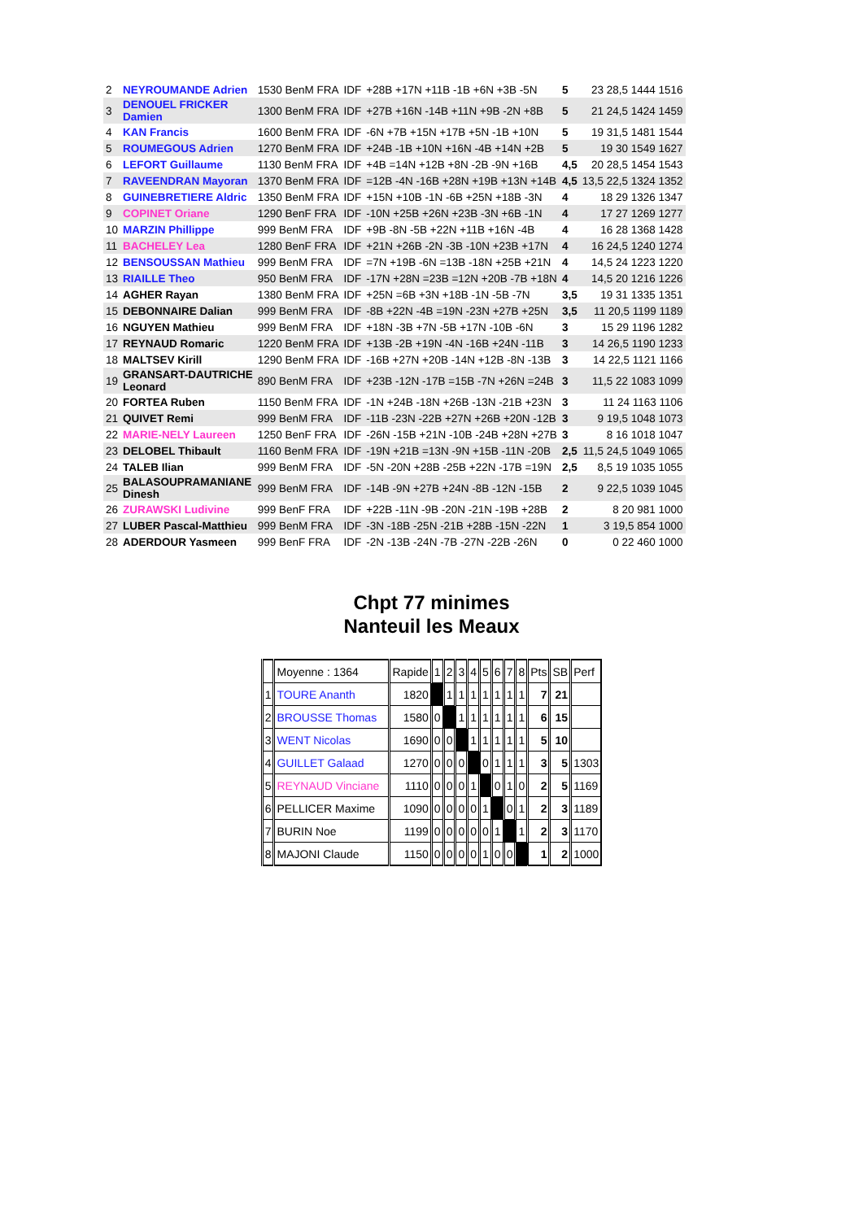| 2 | NEYROUMANDE Adrien | 1530 BenM FRA | IDF | +28B +17N +11B -1B +6N +3B -5N | 5 | 23 28,5 1444 1516 |
| 3 | DENOUEL FRICKER Damien | 1300 BenM FRA | IDF | +27B +16N -14B +11N +9B -2N +8B | 5 | 21 24,5 1424 1459 |
| 4 | KAN Francis | 1600 BenM FRA | IDF | -6N +7B +15N +17B +5N -1B +10N | 5 | 19 31,5 1481 1544 |
| 5 | ROUMEGOUS Adrien | 1270 BenM FRA | IDF | +24B -1B +10N +16N -4B +14N +2B | 5 | 19 30 1549 1627 |
| 6 | LEFORT Guillaume | 1130 BenM FRA | IDF | +4B =14N +12B +8N -2B -9N +16B | 4,5 | 20 28,5 1454 1543 |
| 7 | RAVEENDRAN Mayoran | 1370 BenM FRA | IDF | =12B -4N -16B +28N +19B +13N +14B | 4,5 | 13,5 22,5 1324 1352 |
| 8 | GUINEBRETIERE Aldric | 1350 BenM FRA | IDF | +15N +10B -1N -6B +25N +18B -3N | 4 | 18 29 1326 1347 |
| 9 | COPINET Oriane | 1290 BenF FRA | IDF | -10N +25B +26N +23B -3N +6B -1N | 4 | 17 27 1269 1277 |
| 10 | MARZIN Phillippe | 999 BenM FRA | IDF | +9B -8N -5B +22N +11B +16N -4B | 4 | 16 28 1368 1428 |
| 11 | BACHELEY Lea | 1280 BenF FRA | IDF | +21N +26B -2N -3B -10N +23B +17N | 4 | 16 24,5 1240 1274 |
| 12 | BENSOUSSAN Mathieu | 999 BenM FRA | IDF | =7N +19B -6N =13B -18N +25B +21N | 4 | 14,5 24 1223 1220 |
| 13 | RIAILLE Theo | 950 BenM FRA | IDF | -17N +28N =23B =12N +20B -7B +18N | 4 | 14,5 20 1216 1226 |
| 14 | AGHER Rayan | 1380 BenM FRA | IDF | +25N =6B +3N +18B -1N -5B -7N | 3,5 | 19 31 1335 1351 |
| 15 | DEBONNAIRE Dalian | 999 BenM FRA | IDF | -8B +22N -4B =19N -23N +27B +25N | 3,5 | 11 20,5 1199 1189 |
| 16 | NGUYEN Mathieu | 999 BenM FRA | IDF | +18N -3B +7N -5B +17N -10B -6N | 3 | 15 29 1196 1282 |
| 17 | REYNAUD Romaric | 1220 BenM FRA | IDF | +13B -2B +19N -4N -16B +24N -11B | 3 | 14 26,5 1190 1233 |
| 18 | MALTSEV Kirill | 1290 BenM FRA | IDF | -16B +27N +20B -14N +12B -8N -13B | 3 | 14 22,5 1121 1166 |
| 19 | GRANSART-DAUTRICHE Leonard | 890 BenM FRA | IDF | +23B -12N -17B =15B -7N +26N =24B | 3 | 11,5 22 1083 1099 |
| 20 | FORTEA Ruben | 1150 BenM FRA | IDF | -1N +24B -18N +26B -13N -21B +23N | 3 | 11 24 1163 1106 |
| 21 | QUIVET Remi | 999 BenM FRA | IDF | -11B -23N -22B +27N +26B +20N -12B | 3 | 9 19,5 1048 1073 |
| 22 | MARIE-NELY Laureen | 1250 BenF FRA | IDF | -26N -15B +21N -10B -24B +28N +27B | 3 | 8 16 1018 1047 |
| 23 | DELOBEL Thibault | 1160 BenM FRA | IDF | -19N +21B =13N -9N +15B -11N -20B | 2,5 | 11,5 24,5 1049 1065 |
| 24 | TALEB Ilian | 999 BenM FRA | IDF | -5N -20N +28B -25B +22N -17B =19N | 2,5 | 8,5 19 1035 1055 |
| 25 | BALASOUPRAMANIANE Dinesh | 999 BenM FRA | IDF | -14B -9N +27B +24N -8B -12N -15B | 2 | 9 22,5 1039 1045 |
| 26 | ZURAWSKI Ludivine | 999 BenF FRA | IDF | +22B -11N -9B -20N -21N -19B +28B | 2 | 8 20 981 1000 |
| 27 | LUBER Pascal-Matthieu | 999 BenM FRA | IDF | -3N -18B -25N -21B +28B -15N -22N | 1 | 3 19,5 854 1000 |
| 28 | ADERDOUR Yasmeen | 999 BenF FRA | IDF | -2N -13B -24N -7B -27N -22B -26N | 0 | 0 22 460 1000 |
Chpt 77 minimes
Nanteuil les Meaux
| | Moyenne : 1364 | Rapide | 1 | 2 | 3 | 4 | 5 | 6 | 7 | 8 | Pts | SB | Perf |
| 1 | TOURE Ananth | 1820 | | 1 | 1 | 1 | 1 | 1 | 1 | 1 | 7 | 21 | |
| 2 | BROUSSE Thomas | 1580 | 0 | | 1 | 1 | 1 | 1 | 1 | 1 | 6 | 15 | |
| 3 | WENT Nicolas | 1690 | 0 | 0 | | 1 | 1 | 1 | 1 | 1 | 5 | 10 | |
| 4 | GUILLET Galaad | 1270 | 0 | 0 | 0 | | 0 | 1 | 1 | 1 | 3 | 5 | 1303 |
| 5 | REYNAUD Vinciane | 1110 | 0 | 0 | 0 | 1 | | 0 | 1 | 0 | 2 | 5 | 1169 |
| 6 | PELLICER Maxime | 1090 | 0 | 0 | 0 | 0 | 1 | | 0 | 1 | 2 | 3 | 1189 |
| 7 | BURIN Noe | 1199 | 0 | 0 | 0 | 0 | 0 | 1 | | 1 | 2 | 3 | 1170 |
| 8 | MAJONI Claude | 1150 | 0 | 0 | 0 | 0 | 1 | 0 | 0 | | 1 | 2 | 1000 |